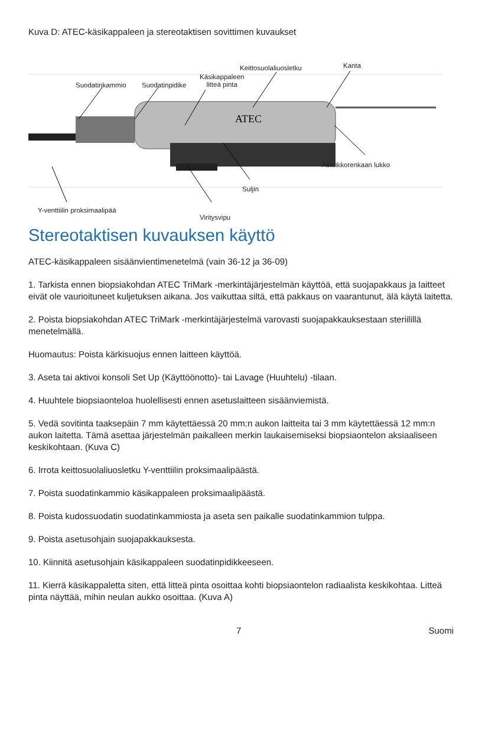Kuva D: ATEC-käsikappaleen ja stereotaktisen sovittimen kuvaukset
ATEC
Suodatinkammio Suodatinpidike
Käsikappaleen
litteä pinta
Keittosuolaliuosletku Kanta
Asteikkorenkaan lukko
Suljin
Y-venttiilin proksimaalipää
Viritysvipu
Stereotaktisen kuvauksen käyttö
ATEC-käsikappaleen sisäänvientimenetelmä (vain 36-12 ja 36-09)
1. Tarkista ennen biopsiakohdan ATEC TriMark -merkintäjärjestelmän käyttöä, että suojapakkaus ja laitteet eivät ole vaurioituneet kuljetuksen aikana. Jos vaikuttaa siltä, että pakkaus on vaarantunut, älä käytä laitetta.
2. Poista biopsiakohdan ATEC TriMark -merkintäjärjestelmä varovasti suojapakkauksestaan steriilillä menetelmällä.
Huomautus: Poista kärkisuojus ennen laitteen käyttöä.
3. Aseta tai aktivoi konsoli Set Up (Käyttöönotto)- tai Lavage (Huuhtelu) -tilaan.
4. Huuhtele biopsiaonteloa huolellisesti ennen asetuslaitteen sisäänviemistä.
5. Vedä sovitinta taaksepäin 7 mm käytettäessä 20 mm:n aukon laitteita tai 3 mm käytettäessä 12 mm:n aukon laitetta. Tämä asettaa järjestelmän paikalleen merkin laukaisemiseksi biopsiaontelon aksiaaliseen keskikohtaan. (Kuva C)
6. Irrota keittosuolaliuosletku Y-venttiilin proksimaalipäästä.
7. Poista suodatinkammio käsikappaleen proksimaalipäästä.
8. Poista kudossuodatin suodatinkammiosta ja aseta sen paikalle suodatinkammion tulppa.
9. Poista asetusohjain suojapakkauksesta.
10. Kiinnitä asetusohjain käsikappaleen suodatinpidikkeeseen.
11. Kierrä käsikappaletta siten, että litteä pinta osoittaa kohti biopsiaontelon radiaalista keskikohtaa. Litteä pinta näyttää, mihin neulan aukko osoittaa. (Kuva A)
7 Suomi